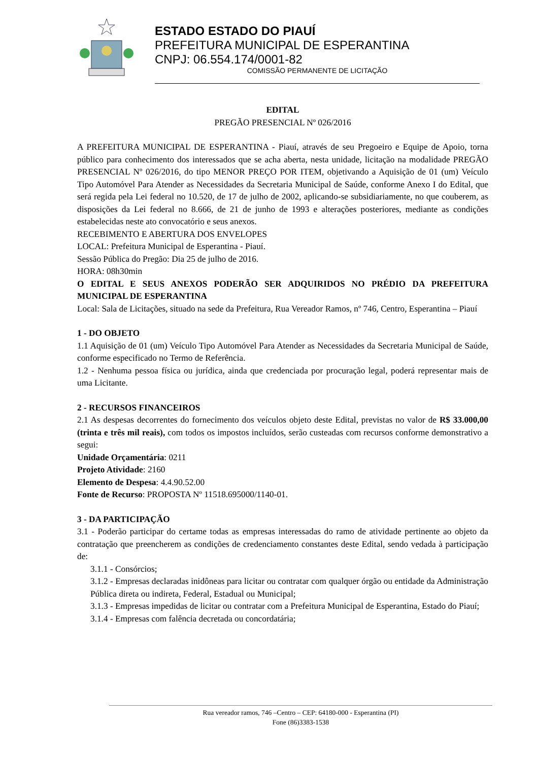ESTADO ESTADO DO PIAUÍ
PREFEITURA MUNICIPAL DE ESPERANTINA
CNPJ: 06.554.174/0001-82
COMISSÃO PERMANENTE DE LICITAÇÃO
EDITAL
PREGÃO PRESENCIAL Nº 026/2016
A PREFEITURA MUNICIPAL DE ESPERANTINA - Piauí, através de seu Pregoeiro e Equipe de Apoio, torna público para conhecimento dos interessados que se acha aberta, nesta unidade, licitação na modalidade PREGÃO PRESENCIAL Nº 026/2016, do tipo MENOR PREÇO POR ITEM, objetivando a Aquisição de 01 (um) Veículo Tipo Automóvel Para Atender as Necessidades da Secretaria Municipal de Saúde, conforme Anexo I do Edital, que será regida pela Lei federal no 10.520, de 17 de julho de 2002, aplicando-se subsidiariamente, no que couberem, as disposições da Lei federal no 8.666, de 21 de junho de 1993 e alterações posteriores, mediante as condições estabelecidas neste ato convocatório e seus anexos.
RECEBIMENTO E ABERTURA DOS ENVELOPES
LOCAL: Prefeitura Municipal de Esperantina - Piauí.
Sessão Pública do Pregão: Dia 25 de julho de 2016.
HORA: 08h30min
O EDITAL E SEUS ANEXOS PODERÃO SER ADQUIRIDOS NO PRÉDIO DA PREFEITURA MUNICIPAL DE ESPERANTINA
Local: Sala de Licitações, situado na sede da Prefeitura, Rua Vereador Ramos, nº 746, Centro, Esperantina – Piauí
1 - DO OBJETO
1.1 Aquisição de 01 (um) Veículo Tipo Automóvel Para Atender as Necessidades da Secretaria Municipal de Saúde, conforme especificado no Termo de Referência.
1.2 - Nenhuma pessoa física ou jurídica, ainda que credenciada por procuração legal, poderá representar mais de uma Licitante.
2 - RECURSOS FINANCEIROS
2.1 As despesas decorrentes do fornecimento dos veículos objeto deste Edital, previstas no valor de R$ 33.000,00 (trinta e três mil reais), com todos os impostos incluídos, serão custeadas com recursos conforme demonstrativo a segui:
Unidade Orçamentária: 0211
Projeto Atividade: 2160
Elemento de Despesa: 4.4.90.52.00
Fonte de Recurso: PROPOSTA Nº 11518.695000/1140-01.
3 - DA PARTICIPAÇÃO
3.1 - Poderão participar do certame todas as empresas interessadas do ramo de atividade pertinente ao objeto da contratação que preencherem as condições de credenciamento constantes deste Edital, sendo vedada à participação de:
3.1.1 - Consórcios;
3.1.2 - Empresas declaradas inidôneas para licitar ou contratar com qualquer órgão ou entidade da Administração Pública direta ou indireta, Federal, Estadual ou Municipal;
3.1.3 - Empresas impedidas de licitar ou contratar com a Prefeitura Municipal de Esperantina, Estado do Piauí;
3.1.4 - Empresas com falência decretada ou concordatária;
Rua vereador ramos, 746 –Centro – CEP: 64180-000 - Esperantina (PI)
Fone (86)3383-1538